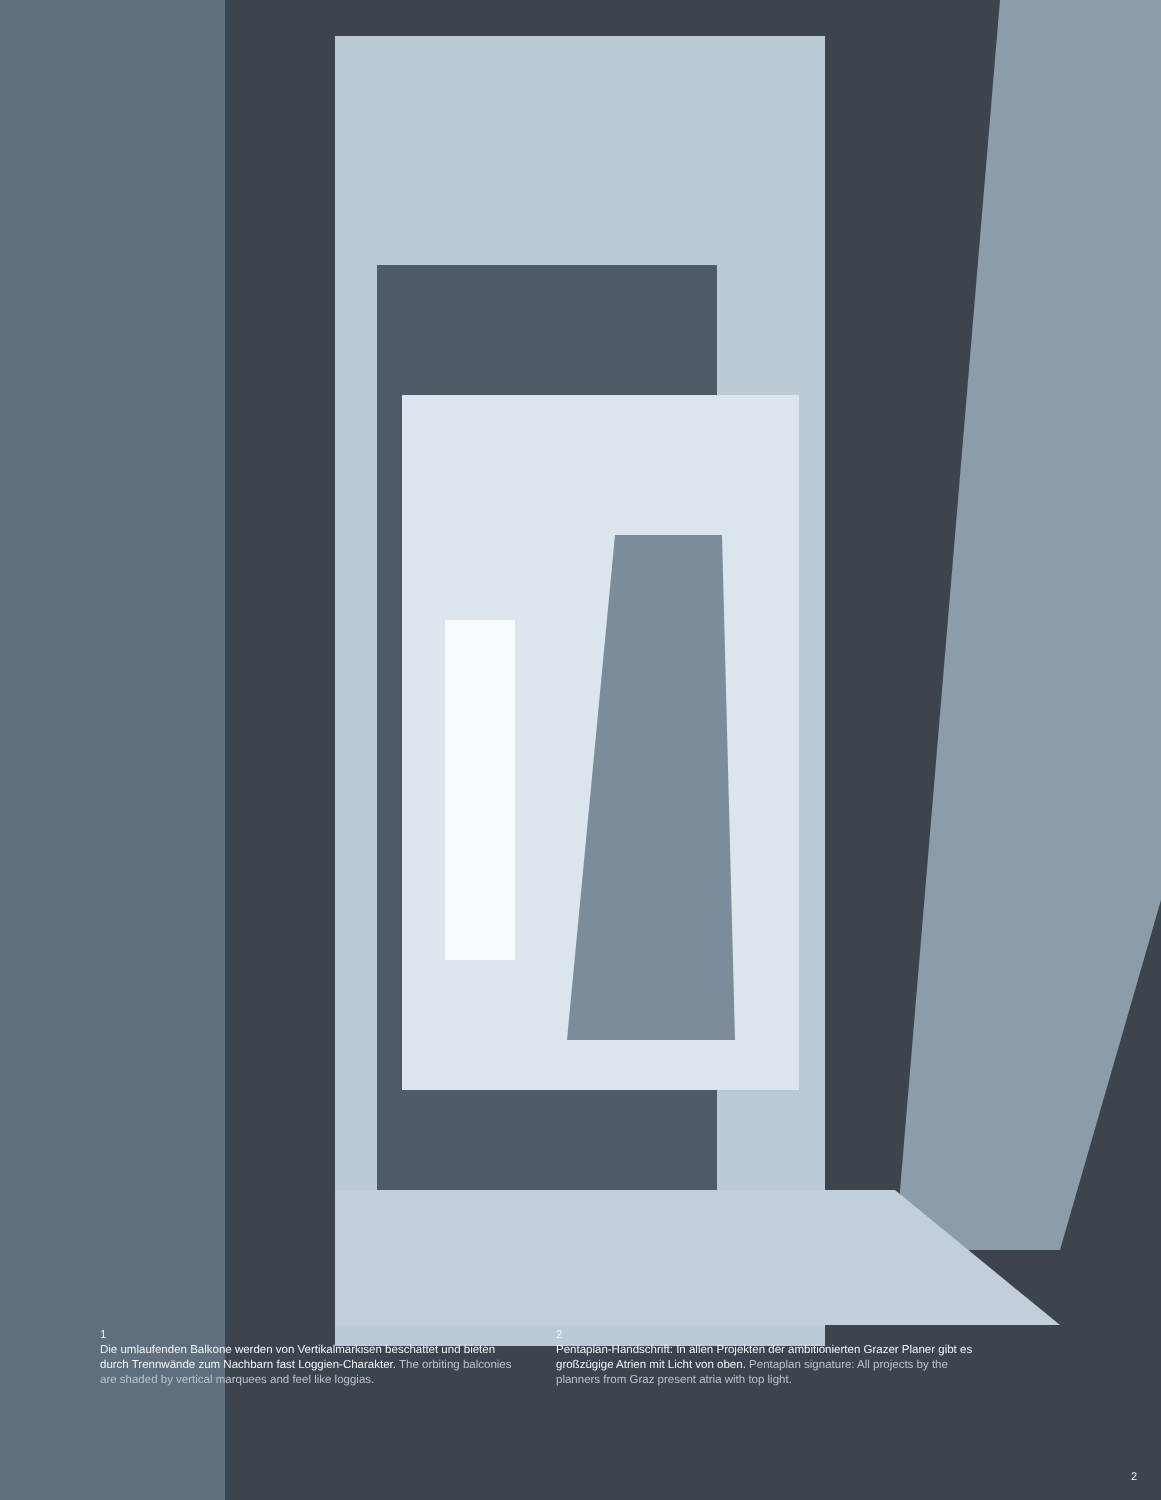1
Die umlaufenden Balkone werden von Vertikalmarkisen beschattet und bieten durch Trennwände zum Nachbarn fast Loggien-Charakter. The orbiting balconies are shaded by vertical marquees and feel like loggias.
2
Pentaplan-Handschrift: In allen Projekten der ambitionierten Grazer Planer gibt es großzügige Atrien mit Licht von oben. Pentaplan signature: All projects by the planners from Graz present atria with top light.
2